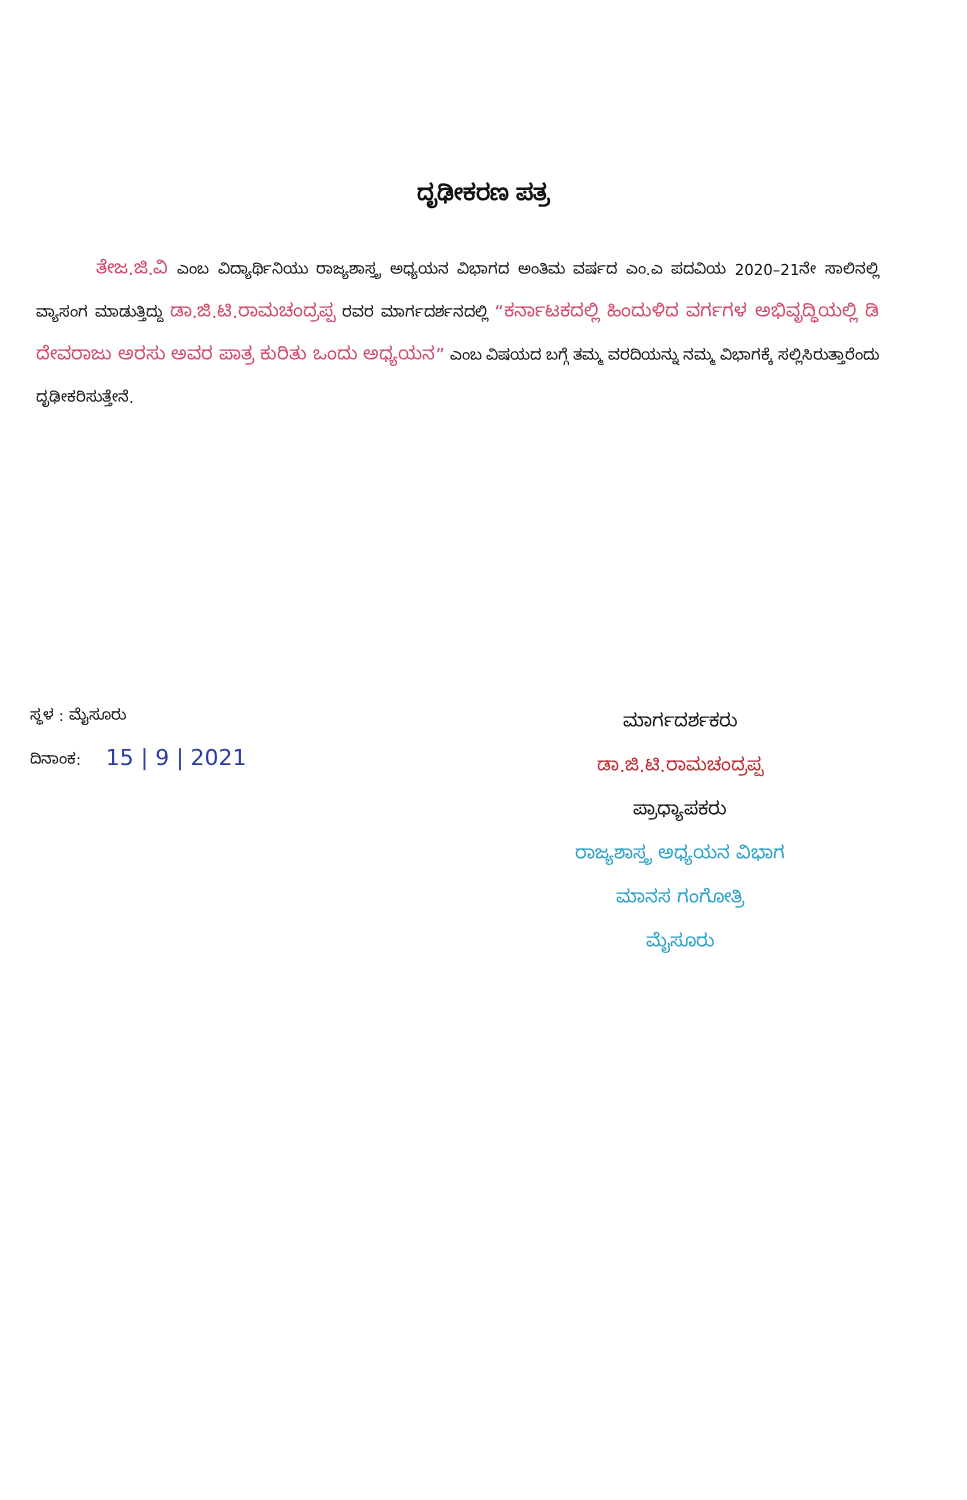ದೃಢೀಕರಣ ಪತ್ರ
ತೇಜ.ಜಿ.ವಿ ಎಂಬ ವಿದ್ಯಾರ್ಥಿನಿಯು ರಾಜ್ಯಶಾಸ್ತ್ರ ಅಧ್ಯಯನ ವಿಭಾಗದ ಅಂತಿಮ ವರ್ಷದ ಎಂ.ಎ ಪದವಿಯ 2020–21ನೇ ಸಾಲಿನಲ್ಲಿ ವ್ಯಾಸಂಗ ಮಾಡುತ್ತಿದ್ದು ಡಾ.ಜಿ.ಟಿ.ರಾಮಚಂದ್ರಪ್ಪ ರವರ ಮಾರ್ಗದರ್ಶನದಲ್ಲಿ “ಕರ್ನಾಟಕದಲ್ಲಿ ಹಿಂದುಳಿದ ವರ್ಗಗಳ ಅಭಿವೃದ್ಧಿಯಲ್ಲಿ ಡಿ ದೇವರಾಜು ಅರಸು ಅವರ ಪಾತ್ರ ಕುರಿತು ಒಂದು ಅಧ್ಯಯನ” ಎಂಬ ವಿಷಯದ ಬಗ್ಗೆ ತಮ್ಮ ವರದಿಯನ್ನು ನಮ್ಮ ವಿಭಾಗಕ್ಕೆ ಸಲ್ಲಿಸಿರುತ್ತಾರೆಂದು ದೃಢೀಕರಿಸುತ್ತೇನೆ.
ಸ್ಥಳ : ಮೈಸೂರು
ದಿನಾಂಕ: 15 | 9 | 2021
ಮಾರ್ಗದರ್ಶಕರು
ಡಾ.ಜಿ.ಟಿ.ರಾಮಚಂದ್ರಪ್ಪ
ಪ್ರಾಧ್ಯಾಪಕರು
ರಾಜ್ಯಶಾಸ್ತ್ರ ಅಧ್ಯಯನ ವಿಭಾಗ
ಮಾನಸ ಗಂಗೋತ್ರಿ
ಮೈಸೂರು